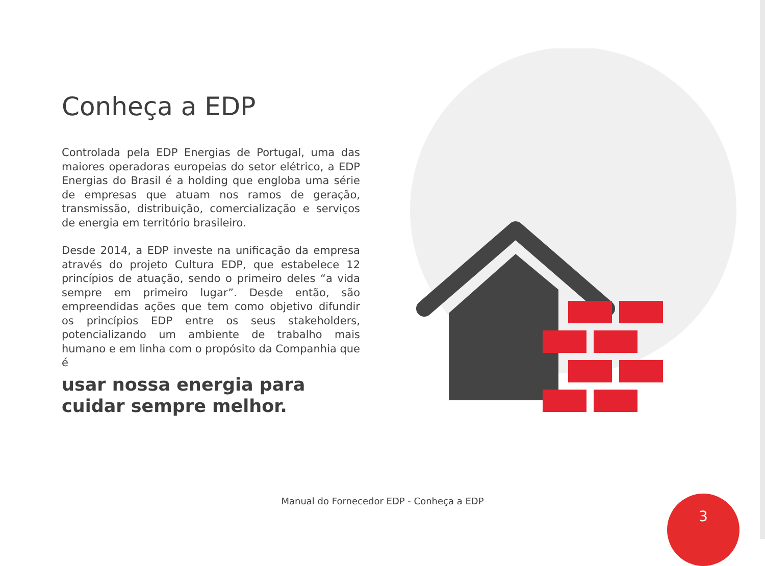Conheça a EDP
Controlada pela EDP Energias de Portugal, uma das maiores operadoras europeias do setor elétrico, a EDP Energias do Brasil é a holding que engloba uma série de empresas que atuam nos ramos de geração, transmissão, distribuição, comercialização e serviços de energia em território brasileiro.
Desde 2014, a EDP investe na unificação da empresa através do projeto Cultura EDP, que estabelece 12 princípios de atuação, sendo o primeiro deles “a vida sempre em primeiro lugar”. Desde então, são empreendidas ações que tem como objetivo difundir os princípios EDP entre os seus stakeholders, potencializando um ambiente de trabalho mais humano e em linha com o propósito da Companhia que é
usar nossa energia para
cuidar sempre melhor.
Manual do Fornecedor EDP - Conheça a EDP 3